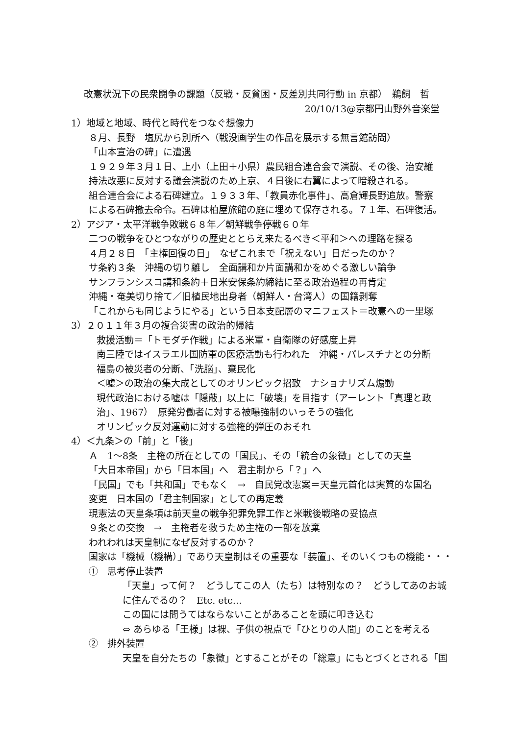改憲状況下の民衆闘争の課題（反戦・反貧困・反差別共同行動 in 京都）　鵜飼　哲
20/10/13@京都円山野外音楽堂
1）地域と地域、時代と時代をつなぐ想像力
８月、長野　塩尻から別所へ（戦没画学生の作品を展示する無言館訪問）
「山本宣治の碑」に遭遇
１９２９年３月１日、上小（上田＋小県）農民組合連合会で演説、その後、治安維
持法改悪に反対する議会演説のため上京、４日後に右翼によって暗殺される。
組合連合会による石碑建立。１９３３年、「教員赤化事件」、高倉輝長野追放。警察
による石碑撤去命令。石碑は柏屋旅館の庭に埋めて保存される。７１年、石碑復活。
2）アジア・太平洋戦争敗戦６８年／朝鮮戦争停戦６０年
二つの戦争をひとつながりの歴史ととらえ来たるべき＜平和＞への理路を探る
４月２８日　「主権回復の日」　なぜこれまで「祝えない」日だったのか？
サ条約３条　沖縄の切り離し　全面講和か片面講和かをめぐる激しい論争
サンフランシスコ講和条約＋日米安保条約締結に至る政治過程の再肯定
沖縄・奄美切り捨て／旧植民地出身者（朝鮮人・台湾人）の国籍剥奪
「これからも同じようにやる」という日本支配層のマニフェスト＝改憲への一里塚
3）２０１１年３月の複合災害の政治的帰結
救援活動＝「トモダチ作戦」による米軍・自衛隊の好感度上昇
南三陸ではイスラエル国防軍の医療活動も行われた　沖縄・パレスチナとの分断
福島の被災者の分断、「洗脳」、棄民化
＜嘘＞の政治の集大成としてのオリンピック招致　ナショナリズム煽動
現代政治における嘘は「隠蔽」以上に「破壊」を目指す（アーレント「真理と政
治」、1967）　原発労働者に対する被曝強制のいっそうの強化
オリンピック反対運動に対する強権的弾圧のおそれ
4）＜九条＞の「前」と「後」
Ａ　1～8条　主権の所在としての「国民」、その「統合の象徴」としての天皇
「大日本帝国」から「日本国」へ　君主制から「？」へ
「民国」でも「共和国」でもなく　→　自民党改憲案＝天皇元首化は実質的な国名
変更　日本国の「君主制国家」としての再定義
現憲法の天皇条項は前天皇の戦争犯罪免罪工作と米戦後戦略の妥協点
９条との交換　→　主権者を救うため主権の一部を放棄
われわれは天皇制になぜ反対するのか？
国家は「機械（機構）」であり天皇制はその重要な「装置」、そのいくつもの機能・・・
①　思考停止装置
「天皇」って何？　どうしてこの人（たち）は特別なの？　どうしてあのお城
に住んでるの？　Etc. etc…
この国には問うてはならないことがあることを頭に叩き込む
⇔ あらゆる「王様」は裸、子供の視点で「ひとりの人間」のことを考える
②　排外装置
天皇を自分たちの「象徴」とすることがその「総意」にもとづくとされる「国